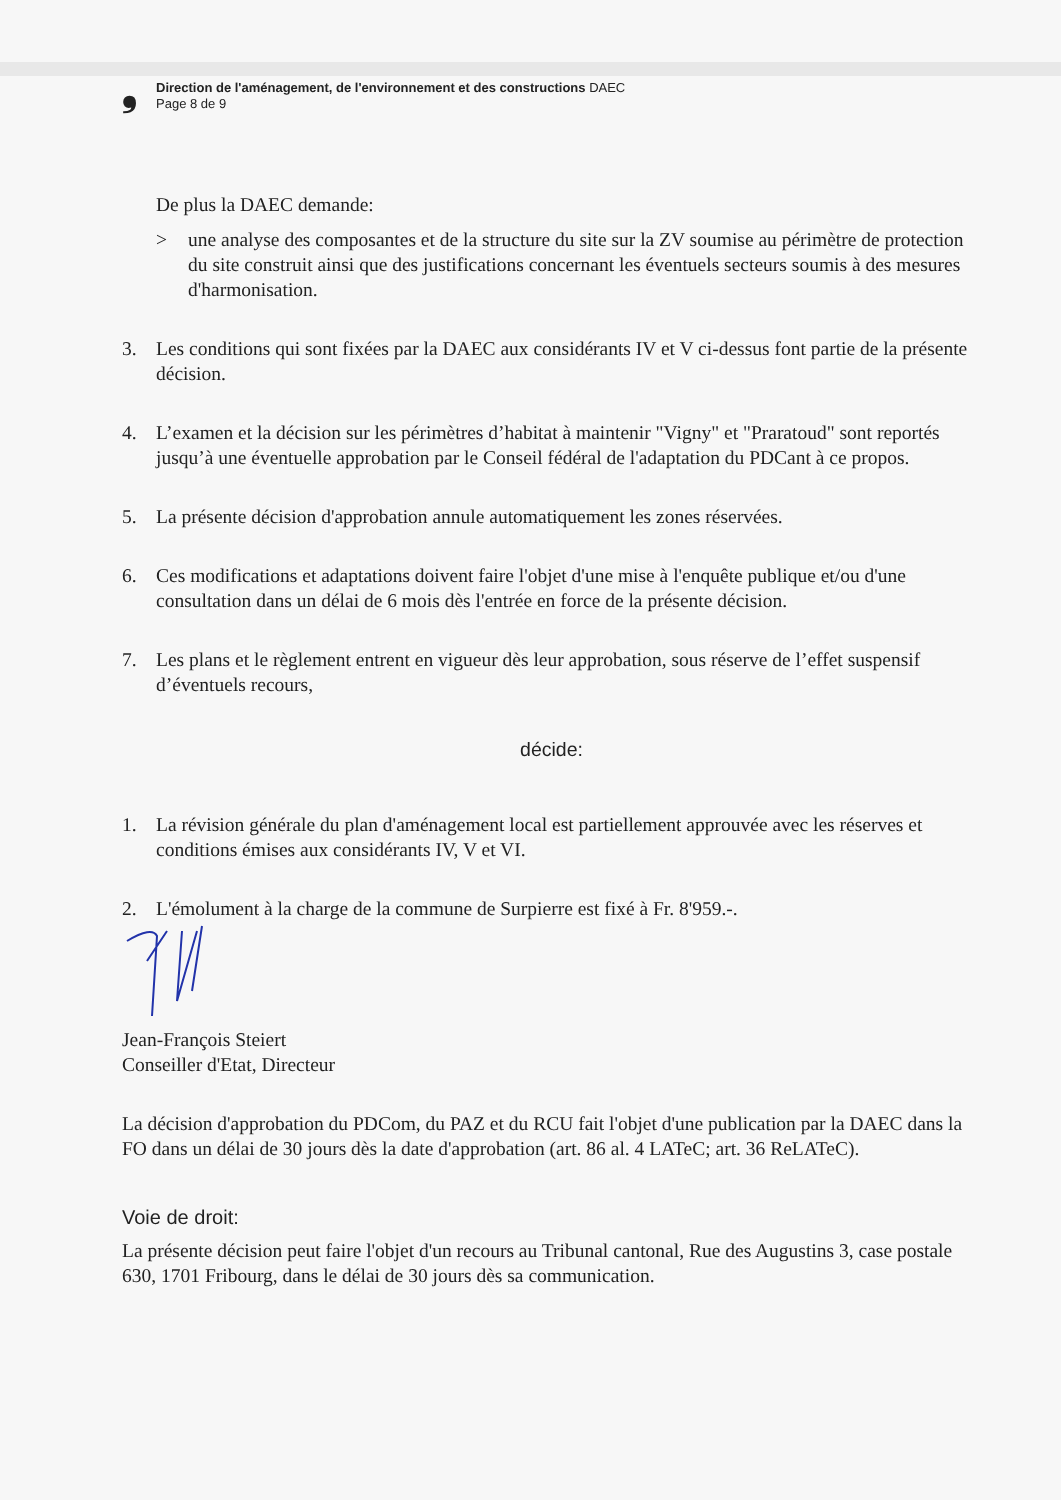❟
Direction de l'aménagement, de l'environnement et des constructions DAEC
Page 8 de 9
De plus la DAEC demande:
> une analyse des composantes et de la structure du site sur la ZV soumise au périmètre de protection du site construit ainsi que des justifications concernant les éventuels secteurs soumis à des mesures d'harmonisation.
3. Les conditions qui sont fixées par la DAEC aux considérants IV et V ci-dessus font partie de la présente décision.
4. L’examen et la décision sur les périmètres d’habitat à maintenir "Vigny" et "Praratoud" sont reportés jusqu’à une éventuelle approbation par le Conseil fédéral de l'adaptation du PDCant à ce propos.
5. La présente décision d'approbation annule automatiquement les zones réservées.
6. Ces modifications et adaptations doivent faire l'objet d'une mise à l'enquête publique et/ou d'une consultation dans un délai de 6 mois dès l'entrée en force de la présente décision.
7. Les plans et le règlement entrent en vigueur dès leur approbation, sous réserve de l’effet suspensif d’éventuels recours,
décide:
1. La révision générale du plan d'aménagement local est partiellement approuvée avec les réserves et conditions émises aux considérants IV, V et VI.
2. L'émolument à la charge de la commune de Surpierre est fixé à Fr. 8'959.-.
Jean-François Steiert
Conseiller d'Etat, Directeur
La décision d'approbation du PDCom, du PAZ et du RCU fait l'objet d'une publication par la DAEC dans la FO dans un délai de 30 jours dès la date d'approbation (art. 86 al. 4 LATeC; art. 36 ReLATeC).
Voie de droit:
La présente décision peut faire l'objet d'un recours au Tribunal cantonal, Rue des Augustins 3, case postale 630, 1701 Fribourg, dans le délai de 30 jours dès sa communication.